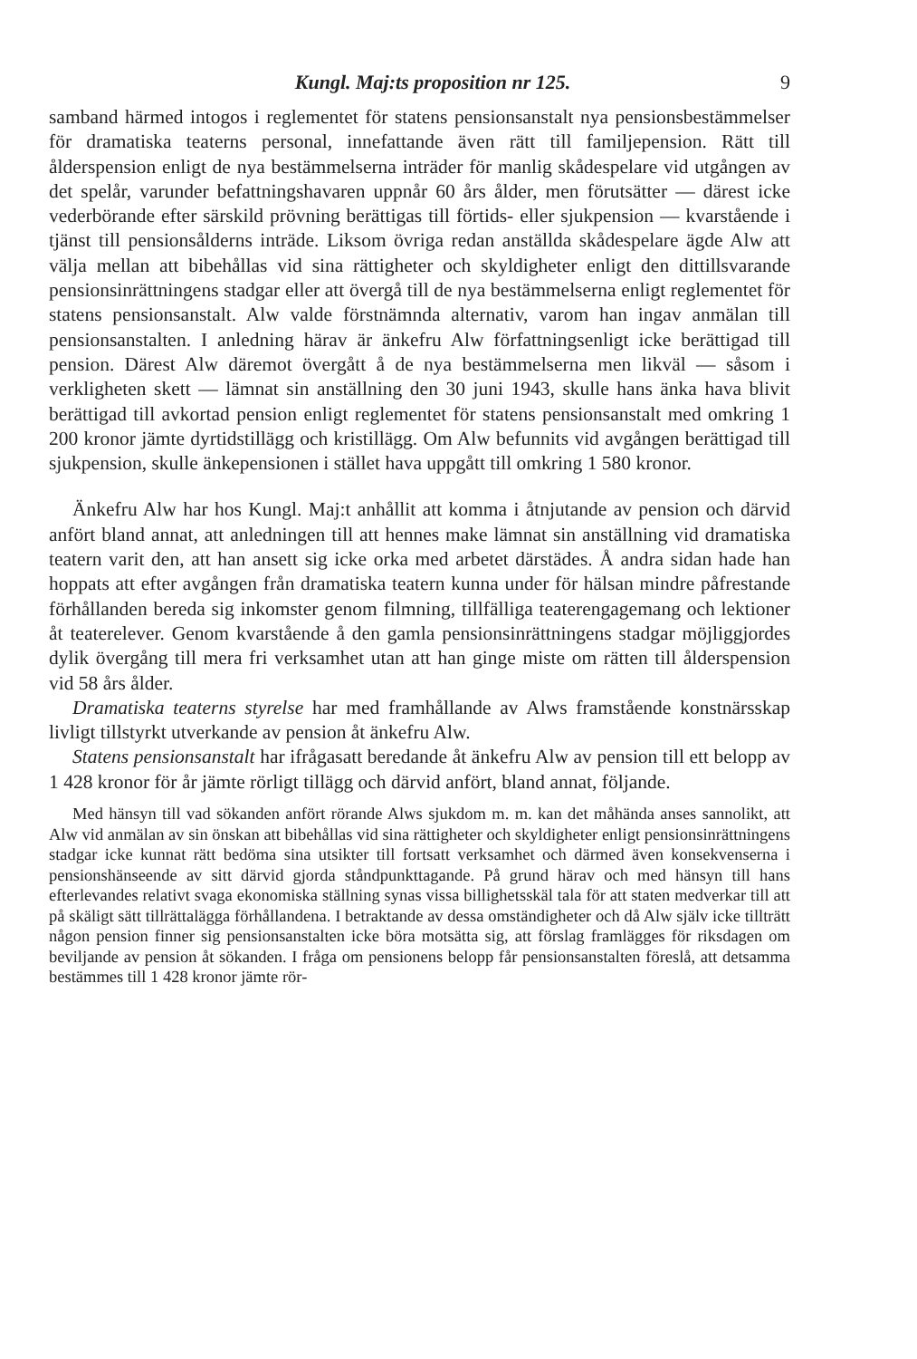Kungl. Maj:ts proposition nr 125. 9
samband härmed intogos i reglementet för statens pensionsanstalt nya pensionsbestämmelser för dramatiska teaterns personal, innefattande även rätt till familjepension. Rätt till ålderspension enligt de nya bestämmelserna inträder för manlig skådespelare vid utgången av det spelår, varunder befattningshavaren uppnår 60 års ålder, men förutsätter — därest icke vederbörande efter särskild prövning berättigas till förtids- eller sjukpension — kvarstående i tjänst till pensionsålderns inträde. Liksom övriga redan anställda skådespelare ägde Alw att välja mellan att bibehållas vid sina rättigheter och skyldigheter enligt den dittillsvarande pensionsinrättningens stadgar eller att övergå till de nya bestämmelserna enligt reglementet för statens pensionsanstalt. Alw valde förstnämnda alternativ, varom han ingav anmälan till pensionsanstalten. I anledning härav är änkefru Alw författningsenligt icke berättigad till pension. Därest Alw däremot övergått å de nya bestämmelserna men likväl — såsom i verkligheten skett — lämnat sin anställning den 30 juni 1943, skulle hans änka hava blivit berättigad till avkortad pension enligt reglementet för statens pensionsanstalt med omkring 1 200 kronor jämte dyrtidstillägg och kristillägg. Om Alw befunnits vid avgången berättigad till sjukpension, skulle änkepensionen i stället hava uppgått till omkring 1 580 kronor.
Änkefru Alw har hos Kungl. Maj:t anhållit att komma i åtnjutande av pension och därvid anfört bland annat, att anledningen till att hennes make lämnat sin anställning vid dramatiska teatern varit den, att han ansett sig icke orka med arbetet därstädes. Å andra sidan hade han hoppats att efter avgången från dramatiska teatern kunna under för hälsan mindre påfrestande förhållanden bereda sig inkomster genom filmning, tillfälliga teaterengagemang och lektioner åt teaterelever. Genom kvarstående å den gamla pensionsinrättningens stadgar möjliggjordes dylik övergång till mera fri verksamhet utan att han ginge miste om rätten till ålderspension vid 58 års ålder.
Dramatiska teaterns styrelse har med framhållande av Alws framstående konstnärsskap livligt tillstyrkt utverkande av pension åt änkefru Alw.
Statens pensionsanstalt har ifrågasatt beredande åt änkefru Alw av pension till ett belopp av 1 428 kronor för år jämte rörligt tillägg och därvid anfört, bland annat, följande.
Med hänsyn till vad sökanden anfört rörande Alws sjukdom m. m. kan det måhända anses sannolikt, att Alw vid anmälan av sin önskan att bibehållas vid sina rättigheter och skyldigheter enligt pensionsinrättningens stadgar icke kunnat rätt bedöma sina utsikter till fortsatt verksamhet och därmed även konsekvenserna i pensionshänseende av sitt därvid gjorda ståndpunkttagande. På grund härav och med hänsyn till hans efterlevandes relativt svaga ekonomiska ställning synas vissa billighetsskäl tala för att staten medverkar till att på skäligt sätt tillrättalägga förhållandena. I betraktande av dessa omständigheter och då Alw själv icke tillträtt någon pension finner sig pensionsanstalten icke böra motsätta sig, att förslag framlägges för riksdagen om beviljande av pension åt sökanden. I fråga om pensionens belopp får pensionsanstalten föreslå, att detsamma bestämmes till 1 428 kronor jämte rör-